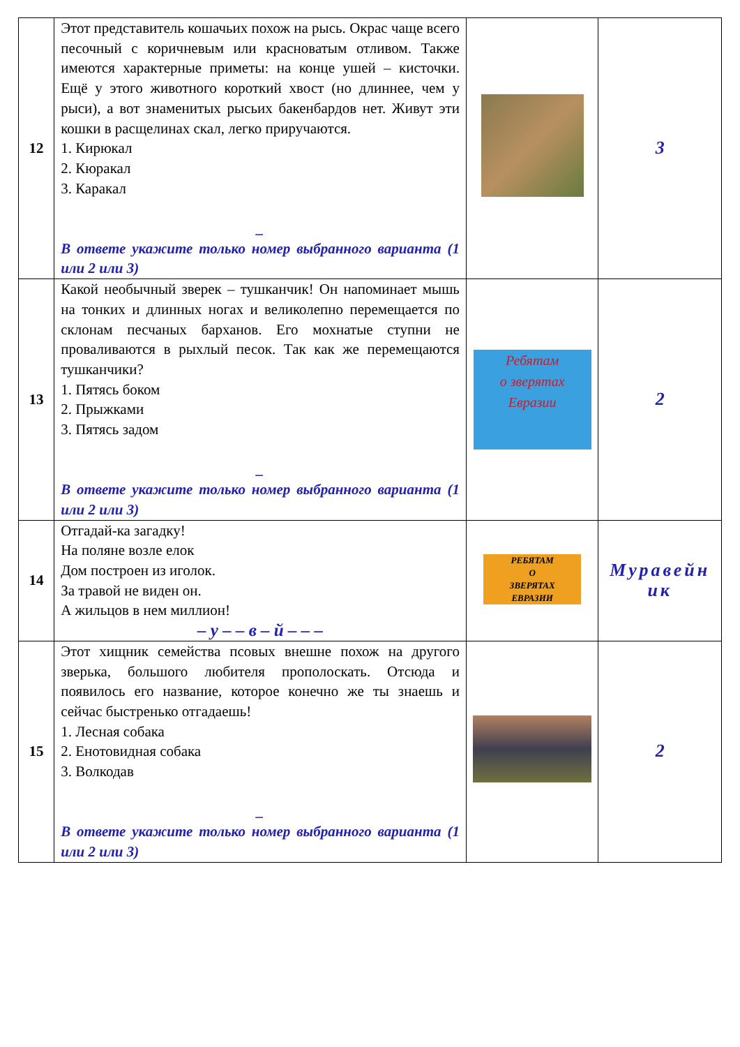| 12 | Этот представитель кошачьих похож на рысь. Окрас чаще всего песочный с коричневым или красноватым отливом. Также имеются характерные приметы: на конце ушей – кисточки. Ещё у этого животного короткий хвост (но длиннее, чем у рыси), а вот знаменитых рысьих бакенбардов нет. Живут эти кошки в расщелинах скал, легко приручаются. 1. Кирюкал 2. Кюракал 3. Каракал _ В ответе укажите только номер выбранного варианта (1 или 2 или 3) | | 3 |
| 13 | Какой необычный зверек – тушканчик! Он напоминает мышь на тонких и длинных ногах и великолепно перемещается по склонам песчаных барханов. Его мохнатые ступни не проваливаются в рыхлый песок. Так как же перемещаются тушканчики? 1. Пятясь боком 2. Прыжками 3. Пятясь задом _ В ответе укажите только номер выбранного варианта (1 или 2 или 3) | Ребятам о зверятах Евразии | 2 |
| 14 | Отгадай-ка загадку! На поляне возле елок Дом построен из иголок. За травой не виден он. А жильцов в нем миллион! – у – – в – й – – – | РЕБЯТАМ О ЗВЕРЯТАХ ЕВРАЗИИ | Муравейн ик |
| 15 | Этот хищник семейства псовых внешне похож на другого зверька, большого любителя прополоскать. Отсюда и появилось его название, которое конечно же ты знаешь и сейчас быстренько отгадаешь! 1. Лесная собака 2. Енотовидная собака 3. Волкодав _ В ответе укажите только номер выбранного варианта (1 или 2 или 3) | | 2 |